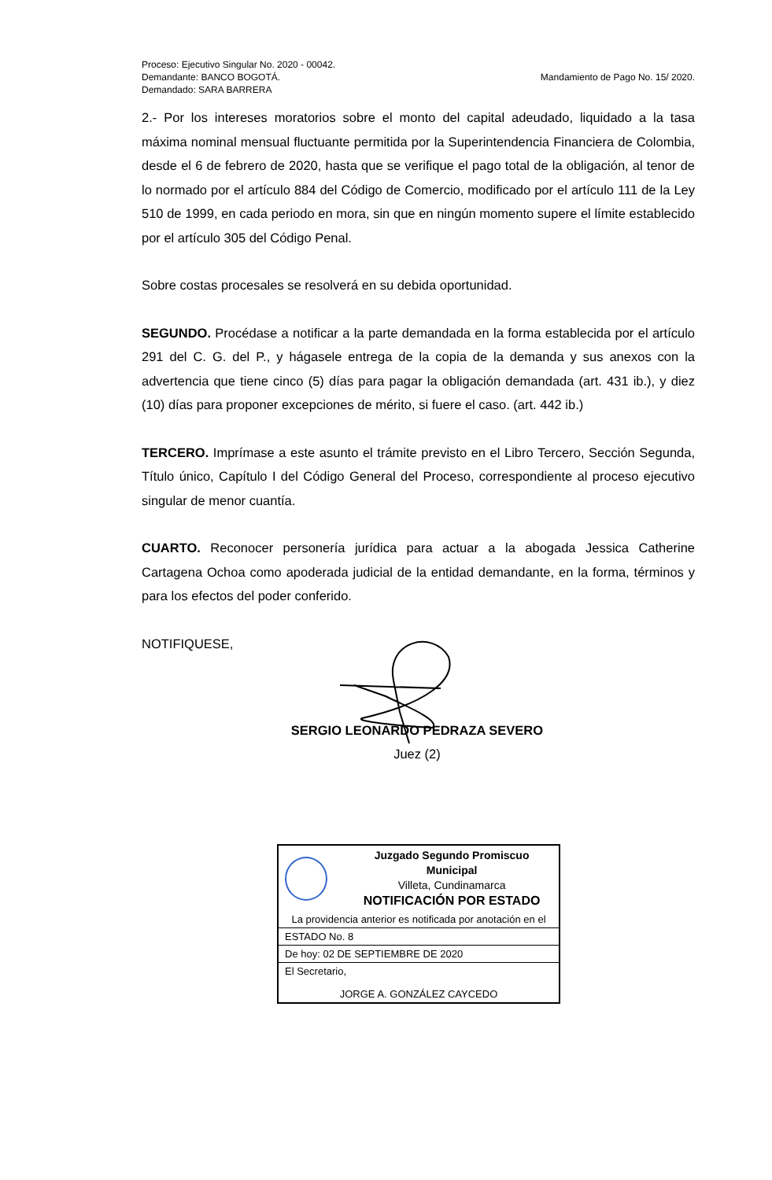Proceso: Ejecutivo Singular No. 2020 - 00042.
Demandante: BANCO BOGOTÁ.
Demandado: SARA BARRERA
Mandamiento de Pago No. 15/ 2020.
2.- Por los intereses moratorios sobre el monto del capital adeudado, liquidado a la tasa máxima nominal mensual fluctuante permitida por la Superintendencia Financiera de Colombia, desde el 6 de febrero de 2020, hasta que se verifique el pago total de la obligación, al tenor de lo normado por el artículo 884 del Código de Comercio, modificado por el artículo 111 de la Ley 510 de 1999, en cada periodo en mora, sin que en ningún momento supere el límite establecido por el artículo 305 del Código Penal.
Sobre costas procesales se resolverá en su debida oportunidad.
SEGUNDO. Procédase a notificar a la parte demandada en la forma establecida por el artículo 291 del C. G. del P., y hágasele entrega de la copia de la demanda y sus anexos con la advertencia que tiene cinco (5) días para pagar la obligación demandada (art. 431 ib.), y diez (10) días para proponer excepciones de mérito, si fuere el caso. (art. 442 ib.)
TERCERO. Imprímase a este asunto el trámite previsto en el Libro Tercero, Sección Segunda, Título único, Capítulo I del Código General del Proceso, correspondiente al proceso ejecutivo singular de menor cuantía.
CUARTO. Reconocer personería jurídica para actuar a la abogada Jessica Catherine Cartagena Ochoa como apoderada judicial de la entidad demandante, en la forma, términos y para los efectos del poder conferido.
NOTIFIQUESE,
SERGIO LEONARDO PEDRAZA SEVERO
Juez (2)
| Juzgado Segundo Promiscuo Municipal Villeta, Cundinamarca NOTIFICACIÓN POR ESTADO |
| La providencia anterior es notificada por anotación en el |
| ESTADO No. 8 |
| De hoy: 02 DE SEPTIEMBRE DE 2020 |
| El Secretario, JORGE A. GONZÁLEZ CAYCEDO |